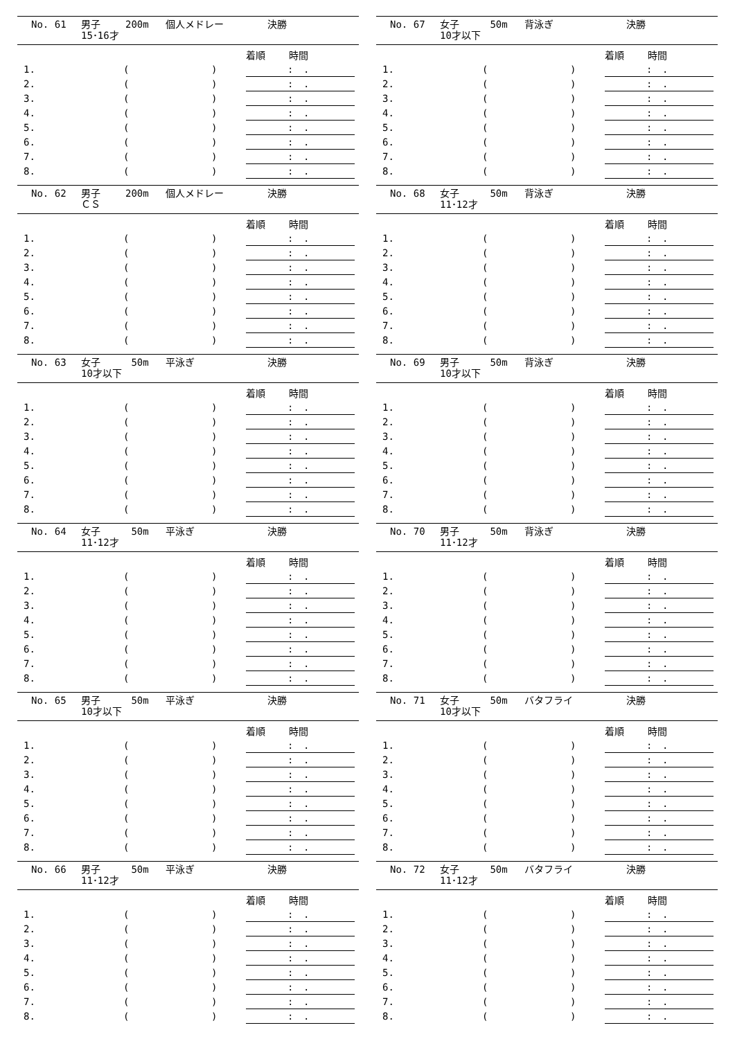No. 61 男子
15･16才 200m 個人メドレー 決勝
| | | | 着順 時間 |
| --- | --- | --- | --- |
| 1. | ( | ) | : . |
| 2. | ( | ) | : . |
| 3. | ( | ) | : . |
| 4. | ( | ) | : . |
| 5. | ( | ) | : . |
| 6. | ( | ) | : . |
| 7. | ( | ) | : . |
| 8. | ( | ) | : . |
No. 62 男子
ＣＳ 200m 個人メドレー 決勝
| | | | 着順 時間 |
| --- | --- | --- | --- |
| 1. | ( | ) | : . |
| 2. | ( | ) | : . |
| 3. | ( | ) | : . |
| 4. | ( | ) | : . |
| 5. | ( | ) | : . |
| 6. | ( | ) | : . |
| 7. | ( | ) | : . |
| 8. | ( | ) | : . |
No. 63 女子
10才以下 50m 平泳ぎ 決勝
| | | | 着順 時間 |
| --- | --- | --- | --- |
| 1. | ( | ) | : . |
| 2. | ( | ) | : . |
| 3. | ( | ) | : . |
| 4. | ( | ) | : . |
| 5. | ( | ) | : . |
| 6. | ( | ) | : . |
| 7. | ( | ) | : . |
| 8. | ( | ) | : . |
No. 64 女子
11･12才 50m 平泳ぎ 決勝
| | | | 着順 時間 |
| --- | --- | --- | --- |
| 1. | ( | ) | : . |
| 2. | ( | ) | : . |
| 3. | ( | ) | : . |
| 4. | ( | ) | : . |
| 5. | ( | ) | : . |
| 6. | ( | ) | : . |
| 7. | ( | ) | : . |
| 8. | ( | ) | : . |
No. 65 男子
10才以下 50m 平泳ぎ 決勝
| | | | 着順 時間 |
| --- | --- | --- | --- |
| 1. | ( | ) | : . |
| 2. | ( | ) | : . |
| 3. | ( | ) | : . |
| 4. | ( | ) | : . |
| 5. | ( | ) | : . |
| 6. | ( | ) | : . |
| 7. | ( | ) | : . |
| 8. | ( | ) | : . |
No. 66 男子
11･12才 50m 平泳ぎ 決勝
| | | | 着順 時間 |
| --- | --- | --- | --- |
| 1. | ( | ) | : . |
| 2. | ( | ) | : . |
| 3. | ( | ) | : . |
| 4. | ( | ) | : . |
| 5. | ( | ) | : . |
| 6. | ( | ) | : . |
| 7. | ( | ) | : . |
| 8. | ( | ) | : . |
No. 67 女子
10才以下 50m 背泳ぎ 決勝
| | | | 着順 時間 |
| --- | --- | --- | --- |
| 1. | ( | ) | : . |
| 2. | ( | ) | : . |
| 3. | ( | ) | : . |
| 4. | ( | ) | : . |
| 5. | ( | ) | : . |
| 6. | ( | ) | : . |
| 7. | ( | ) | : . |
| 8. | ( | ) | : . |
No. 68 女子
11･12才 50m 背泳ぎ 決勝
| | | | 着順 時間 |
| --- | --- | --- | --- |
| 1. | ( | ) | : . |
| 2. | ( | ) | : . |
| 3. | ( | ) | : . |
| 4. | ( | ) | : . |
| 5. | ( | ) | : . |
| 6. | ( | ) | : . |
| 7. | ( | ) | : . |
| 8. | ( | ) | : . |
No. 69 男子
10才以下 50m 背泳ぎ 決勝
| | | | 着順 時間 |
| --- | --- | --- | --- |
| 1. | ( | ) | : . |
| 2. | ( | ) | : . |
| 3. | ( | ) | : . |
| 4. | ( | ) | : . |
| 5. | ( | ) | : . |
| 6. | ( | ) | : . |
| 7. | ( | ) | : . |
| 8. | ( | ) | : . |
No. 70 男子
11･12才 50m 背泳ぎ 決勝
| | | | 着順 時間 |
| --- | --- | --- | --- |
| 1. | ( | ) | : . |
| 2. | ( | ) | : . |
| 3. | ( | ) | : . |
| 4. | ( | ) | : . |
| 5. | ( | ) | : . |
| 6. | ( | ) | : . |
| 7. | ( | ) | : . |
| 8. | ( | ) | : . |
No. 71 女子
10才以下 50m バタフライ 決勝
| | | | 着順 時間 |
| --- | --- | --- | --- |
| 1. | ( | ) | : . |
| 2. | ( | ) | : . |
| 3. | ( | ) | : . |
| 4. | ( | ) | : . |
| 5. | ( | ) | : . |
| 6. | ( | ) | : . |
| 7. | ( | ) | : . |
| 8. | ( | ) | : . |
No. 72 女子
11･12才 50m バタフライ 決勝
| | | | 着順 時間 |
| --- | --- | --- | --- |
| 1. | ( | ) | : . |
| 2. | ( | ) | : . |
| 3. | ( | ) | : . |
| 4. | ( | ) | : . |
| 5. | ( | ) | : . |
| 6. | ( | ) | : . |
| 7. | ( | ) | : . |
| 8. | ( | ) | : . |